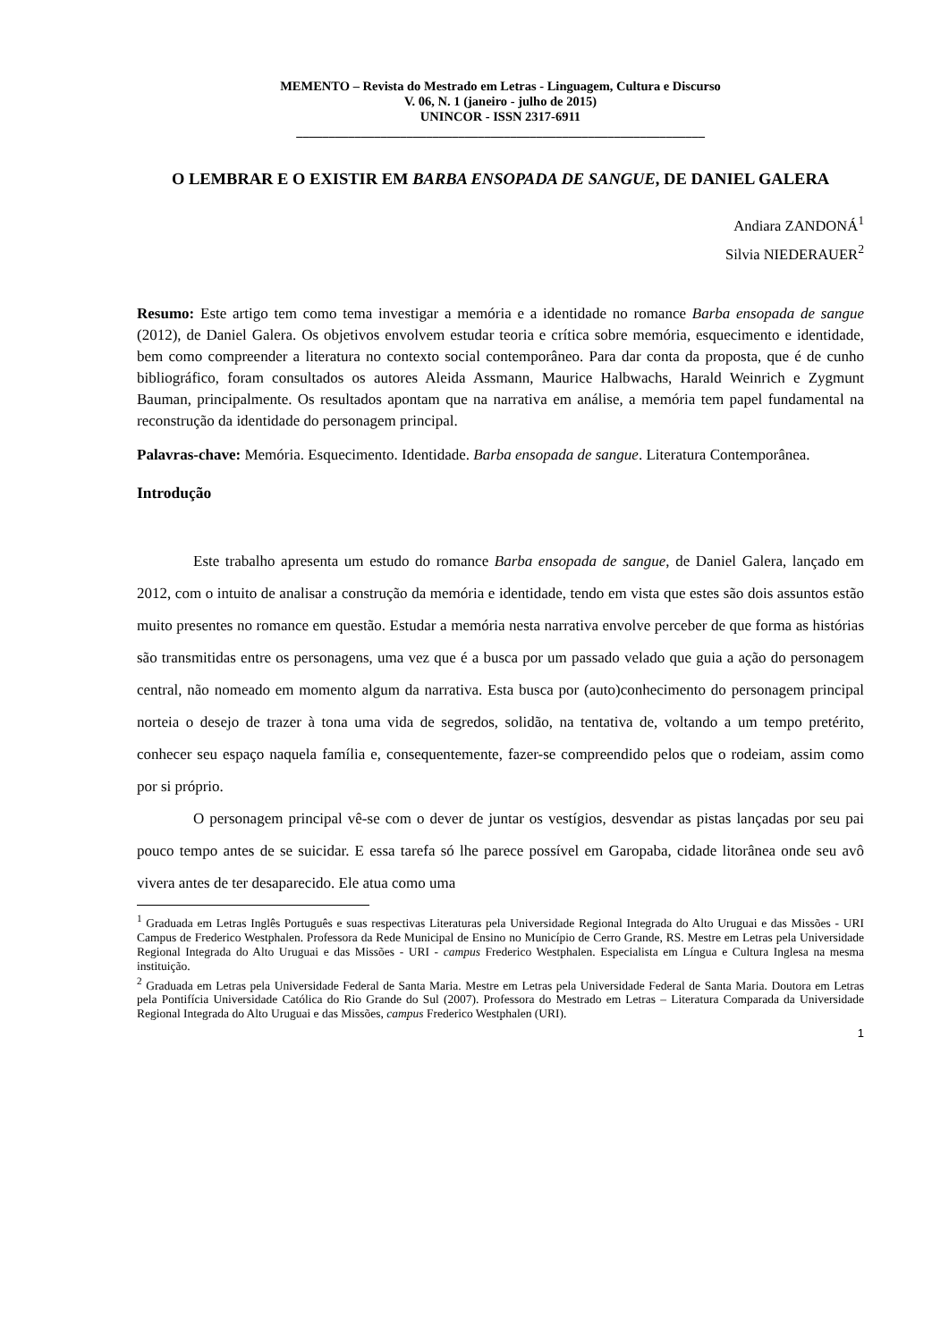MEMENTO – Revista do Mestrado em Letras - Linguagem, Cultura e Discurso
V. 06, N. 1 (janeiro - julho de 2015)
UNINCOR - ISSN 2317-6911
_______________________________________________________________
O LEMBRAR E O EXISTIR EM BARBA ENSOPADA DE SANGUE, DE DANIEL GALERA
Andiara ZANDONÁ<sup>1</sup>
Silvia NIEDERAUER<sup>2</sup>
Resumo: Este artigo tem como tema investigar a memória e a identidade no romance Barba ensopada de sangue (2012), de Daniel Galera. Os objetivos envolvem estudar teoria e crítica sobre memória, esquecimento e identidade, bem como compreender a literatura no contexto social contemporâneo. Para dar conta da proposta, que é de cunho bibliográfico, foram consultados os autores Aleida Assmann, Maurice Halbwachs, Harald Weinrich e Zygmunt Bauman, principalmente. Os resultados apontam que na narrativa em análise, a memória tem papel fundamental na reconstrução da identidade do personagem principal.
Palavras-chave: Memória. Esquecimento. Identidade. Barba ensopada de sangue. Literatura Contemporânea.
Introdução
Este trabalho apresenta um estudo do romance Barba ensopada de sangue, de Daniel Galera, lançado em 2012, com o intuito de analisar a construção da memória e identidade, tendo em vista que estes são dois assuntos estão muito presentes no romance em questão. Estudar a memória nesta narrativa envolve perceber de que forma as histórias são transmitidas entre os personagens, uma vez que é a busca por um passado velado que guia a ação do personagem central, não nomeado em momento algum da narrativa. Esta busca por (auto)conhecimento do personagem principal norteia o desejo de trazer à tona uma vida de segredos, solidão, na tentativa de, voltando a um tempo pretérito, conhecer seu espaço naquela família e, consequentemente, fazer-se compreendido pelos que o rodeiam, assim como por si próprio.
O personagem principal vê-se com o dever de juntar os vestígios, desvendar as pistas lançadas por seu pai pouco tempo antes de se suicidar. E essa tarefa só lhe parece possível em Garopaba, cidade litorânea onde seu avô vivera antes de ter desaparecido. Ele atua como uma
<sup>1</sup> Graduada em Letras Inglês Português e suas respectivas Literaturas pela Universidade Regional Integrada do Alto Uruguai e das Missões - URI Campus de Frederico Westphalen. Professora da Rede Municipal de Ensino no Município de Cerro Grande, RS. Mestre em Letras pela Universidade Regional Integrada do Alto Uruguai e das Missões - URI - campus Frederico Westphalen. Especialista em Língua e Cultura Inglesa na mesma instituição.
<sup>2</sup> Graduada em Letras pela Universidade Federal de Santa Maria. Mestre em Letras pela Universidade Federal de Santa Maria. Doutora em Letras pela Pontifícia Universidade Católica do Rio Grande do Sul (2007). Professora do Mestrado em Letras – Literatura Comparada da Universidade Regional Integrada do Alto Uruguai e das Missões, campus Frederico Westphalen (URI).
1